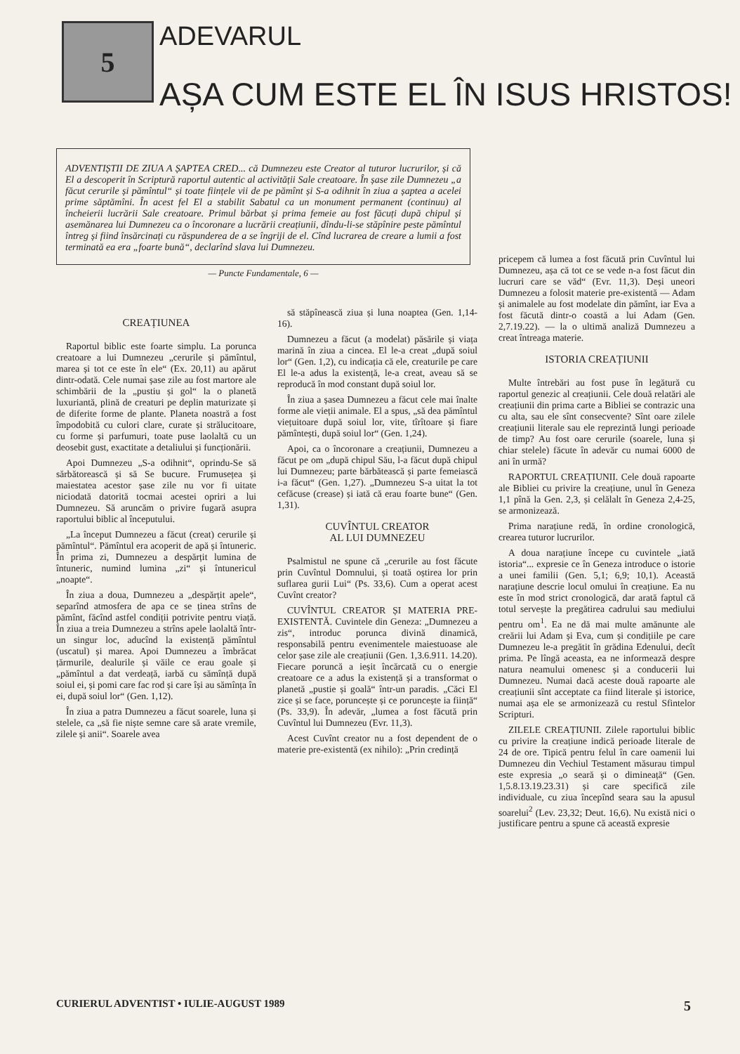5
ADEVARUL
AȘA CUM ESTE EL ÎN ISUS HRISTOS!
ADVENTIȘTII DE ZIUA A ȘAPTEA CRED... că Dumnezeu este Creator al tuturor lucrurilor, și că El a descoperit în Scriptură raportul autentic al activității Sale creatoare. În șase zile Dumnezeu „a făcut cerurile și pămîntul“ și toate ființele vii de pe pămînt și S-a odihnit în ziua a șaptea a acelei prime săptămîni. În acest fel El a stabilit Sabatul ca un monument permanent (continuu) al încheierii lucrării Sale creatoare. Primul bărbat și prima femeie au fost făcuți după chipul și asemănarea lui Dumnezeu ca o încoronare a lucrării creațiunii, dîndu-li-se stăpînire peste pămîntul întreg și fiind însărcinați cu răspunderea de a se îngriji de el. Cînd lucrarea de creare a lumii a fost terminată ea era „foarte bună“, declarînd slava lui Dumnezeu.
— Puncte Fundamentale, 6 —
CREAȚIUNEA
Raportul biblic este foarte simplu. La porunca creatoare a lui Dumnezeu „cerurile și pămîntul, marea și tot ce este în ele“ (Ex. 20,11) au apărut dintr-odată. Cele numai șase zile au fost martore ale schimbării de la „pustiu și gol“ la o planetă luxuriantă, plină de creaturi pe deplin maturizate și de diferite forme de plante. Planeta noastră a fost împodobită cu culori clare, curate și strălucitoare, cu forme și parfumuri, toate puse laolaltă cu un deosebit gust, exactitate a detaliului și funcționării.
Apoi Dumnezeu „S-a odihnit“, oprindu-Se să sărbătorească și să Se bucure. Frumusețea și maiestatea acestor șase zile nu vor fi uitate niciodată datorită tocmai acestei opriri a lui Dumnezeu. Să aruncăm o privire fugară asupra raportului biblic al începutului.
„La început Dumnezeu a făcut (creat) cerurile și pămîntul“. Pămîntul era acoperit de apă și întuneric. În prima zi, Dumnezeu a despărțit lumina de întuneric, numind lumina „zi“ și întunericul „noapte“.
În ziua a doua, Dumnezeu a „despărțit apele“, separînd atmosfera de apa ce se ținea strîns de pămînt, făcînd astfel condiții potrivite pentru viață. În ziua a treia Dumnezeu a strîns apele laolaltă într-un singur loc, aducînd la existență pămîntul (uscatul) și marea. Apoi Dumnezeu a îmbrăcat țărmurile, dealurile și văile ce erau goale și „pămîntul a dat verdeață, iarbă cu sămînță după soiul ei, și pomi care fac rod și care își au sămînța în ei, după soiul lor“ (Gen. 1,12).
În ziua a patra Dumnezeu a făcut soarele, luna și stelele, ca „să fie niște semne care să arate vremile, zilele și anii“. Soarele avea
să stăpînească ziua și luna noaptea (Gen. 1,14-16).
Dumnezeu a făcut (a modelat) păsările și viața marină în ziua a cincea. El le-a creat „după soiul lor“ (Gen. 1,2), cu indicația că ele, creaturile pe care El le-a adus la existență, le-a creat, aveau să se reproducă în mod constant după soiul lor.
În ziua a șasea Dumnezeu a făcut cele mai înalte forme ale vieții animale. El a spus, „să dea pămîntul viețuitoare după soiul lor, vite, tîrîtoare și fiare pămîntești, după soiul lor“ (Gen. 1,24).
Apoi, ca o încoronare a creațiunii, Dumnezeu a făcut pe om „după chipul Său, l-a făcut după chipul lui Dumnezeu; parte bărbătească și parte femeiască i-a făcut“ (Gen. 1,27). „Dumnezeu S-a uitat la tot cefăcuse (crease) și iată că erau foarte bune“ (Gen. 1,31).
CUVÎNTUL CREATOR
AL LUI DUMNEZEU
Psalmistul ne spune că „cerurile au fost făcute prin Cuvîntul Domnului, și toată oștirea lor prin suflarea gurii Lui“ (Ps. 33,6). Cum a operat acest Cuvînt creator?
CUVÎNTUL CREATOR ȘI MATERIA PRE-EXISTENTĂ. Cuvintele din Geneza: „Dumnezeu a zis“, introduc porunca divină dinamică, responsabilă pentru evenimentele maiestuoase ale celor șase zile ale creațiunii (Gen. 1,3.6.911. 14.20). Fiecare poruncă a ieșit încărcată cu o energie creatoare ce a adus la existență și a transformat o planetă „pustie și goală“ într-un paradis. „Căci El zice și se face, poruncește și ce poruncește ia ființă“ (Ps. 33,9). În adevăr, „lumea a fost făcută prin Cuvîntul lui Dumnezeu (Evr. 11,3).
Acest Cuvînt creator nu a fost dependent de o materie pre-existentă (ex nihilo): „Prin credință
pricepem că lumea a fost făcută prin Cuvîntul lui Dumnezeu, așa că tot ce se vede n-a fost făcut din lucruri care se văd“ (Evr. 11,3). Deși uneori Dumnezeu a folosit materie pre-existentă — Adam și animalele au fost modelate din pămînt, iar Eva a fost făcută dintr-o coastă a lui Adam (Gen. 2,7.19.22). — la o ultimă analiză Dumnezeu a creat întreaga materie.
ISTORIA CREAȚIUNII
Multe întrebări au fost puse în legătură cu raportul genezic al creațiunii. Cele două relatări ale creațiunii din prima carte a Bibliei se contrazic una cu alta, sau ele sînt consecvente? Sînt oare zilele creațiunii literale sau ele reprezintă lungi perioade de timp? Au fost oare cerurile (soarele, luna și chiar stelele) făcute în adevăr cu numai 6000 de ani în urmă?
RAPORTUL CREAȚIUNII. Cele două rapoarte ale Bibliei cu privire la creațiune, unul în Geneza 1,1 pînă la Gen. 2,3, și celălalt în Geneza 2,4-25, se armonizează.
Prima narațiune redă, în ordine cronologică, crearea tuturor lucrurilor.
A doua narațiune începe cu cuvintele „iată istoria“... expresie ce în Geneza introduce o istorie a unei familii (Gen. 5,1; 6,9; 10,1). Această narațiune descrie locul omului în creațiune. Ea nu este în mod strict cronologică, dar arată faptul că totul servește la pregătirea cadrului sau mediului pentru om<sup>1</sup>. Ea ne dă mai multe amănunte ale creării lui Adam și Eva, cum și condițiile pe care Dumnezeu le-a pregătit în grădina Edenului, decît prima. Pe lîngă aceasta, ea ne informează despre natura neamului omenesc și a conducerii lui Dumnezeu. Numai dacă aceste două rapoarte ale creațiunii sînt acceptate ca fiind literale și istorice, numai așa ele se armonizează cu restul Sfintelor Scripturi.
ZILELE CREAȚIUNII. Zilele raportului biblic cu privire la creațiune indică perioade literale de 24 de ore. Tipică pentru felul în care oamenii lui Dumnezeu din Vechiul Testament măsurau timpul este expresia „o seară și o dimineață“ (Gen. 1,5.8.13.19.23.31) și care specifică zile individuale, cu ziua începînd seara sau la apusul soarelui<sup>2</sup> (Lev. 23,32; Deut. 16,6). Nu există nici o justificare pentru a spune că această expresie
CURIERUL ADVENTIST • IULIE-AUGUST 1989 5